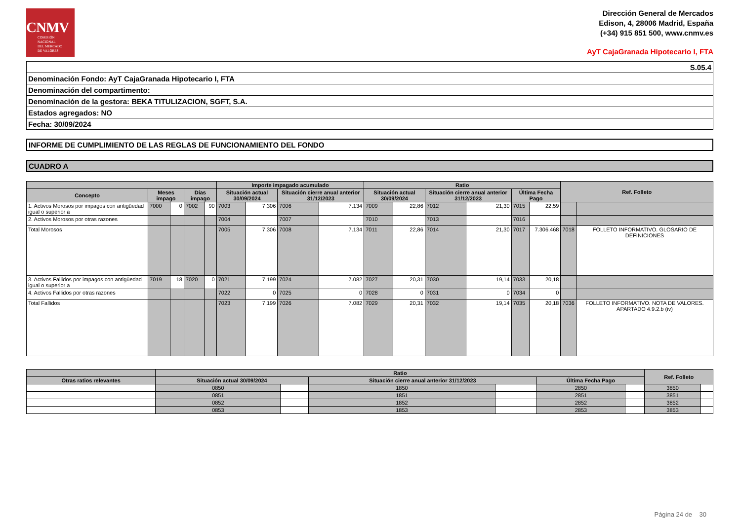CNMV
COMISIÓN
NACIONAL
DEL MERCADO
DE VALORES
Dirección General de Mercados
Edison, 4, 28006 Madrid, España
(+34) 915 851 500, www.cnmv.es
AyT CajaGranada Hipotecario I, FTA
| S.05.4 |
| Denominación Fondo: AyT CajaGranada Hipotecario I, FTA |
| Denominación del compartimento: |
| Denominación de la gestora: BEKA TITULIZACION, SGFT, S.A. |
| Estados agregados: NO |
| Fecha: 30/09/2024 |
INFORME DE CUMPLIMIENTO DE LAS REGLAS DE FUNCIONAMIENTO DEL FONDO
CUADRO A
| | | | | | Importe impagado acumulado | | | | Ratio | | | | | | Ref. Folleto | |
| --- | --- | --- | --- | --- | --- | --- | --- | --- | --- | --- | --- | --- | --- | --- | --- | --- |
| Concepto | Meses impago | | Días impago | | Situación actual 30/09/2024 | | Situación cierre anual anterior 31/12/2023 | | Situación actual 30/09/2024 | | Situación cierre anual anterior 31/12/2023 | | Última Fecha Pago | | | |
| 1. Activos Morosos por impagos con antigüedad igual o superior a | 7000 | 0 | 7002 | 90 | 7003 | 7.306 | 7006 | 7.134 | 7009 | 22,86 | 7012 | 21,30 | 7015 | 22,59 | | |
| 2. Activos Morosos por otras razones | | | | | 7004 | | 7007 | | 7010 | | 7013 | | 7016 | | | |
| Total Morosos | | | | | 7005 | 7.306 | 7008 | 7.134 | 7011 | 22,86 | 7014 | 21,30 | 7017 | 7.306.468 | 7018 | FOLLETO INFORMATIVO. GLOSARIO DE DEFINICIONES |
| 3. Activos Fallidos por impagos con antigüedad igual o superior a | 7019 | 18 | 7020 | 0 | 7021 | 7.199 | 7024 | 7.082 | 7027 | 20,31 | 7030 | 19,14 | 7033 | 20,18 | | |
| 4. Activos Fallidos por otras razones | | | | | 7022 | 0 | 7025 | 0 | 7028 | 0 | 7031 | 0 | 7034 | 0 | | |
| Total Fallidos | | | | | 7023 | 7.199 | 7026 | 7.082 | 7029 | 20,31 | 7032 | 19,14 | 7035 | 20,18 | 7036 | FOLLETO INFORMATIVO. NOTA DE VALORES. APARTADO 4.9.2.b (iv) |
| | Ratio | | | | | | Ref. Folleto | |
| --- | --- | --- | --- | --- | --- | --- | --- | --- |
| Otras ratios relevantes | Situación actual 30/09/2024 | | Situación cierre anual anterior 31/12/2023 | | Última Fecha Pago | | | |
| | 0850 | | 1850 | | 2850 | | 3850 | |
| | 0851 | | 1851 | | 2851 | | 3851 | |
| | 0852 | | 1852 | | 2852 | | 3852 | |
| | 0853 | | 1853 | | 2853 | | 3853 | |
Página 24 de 30